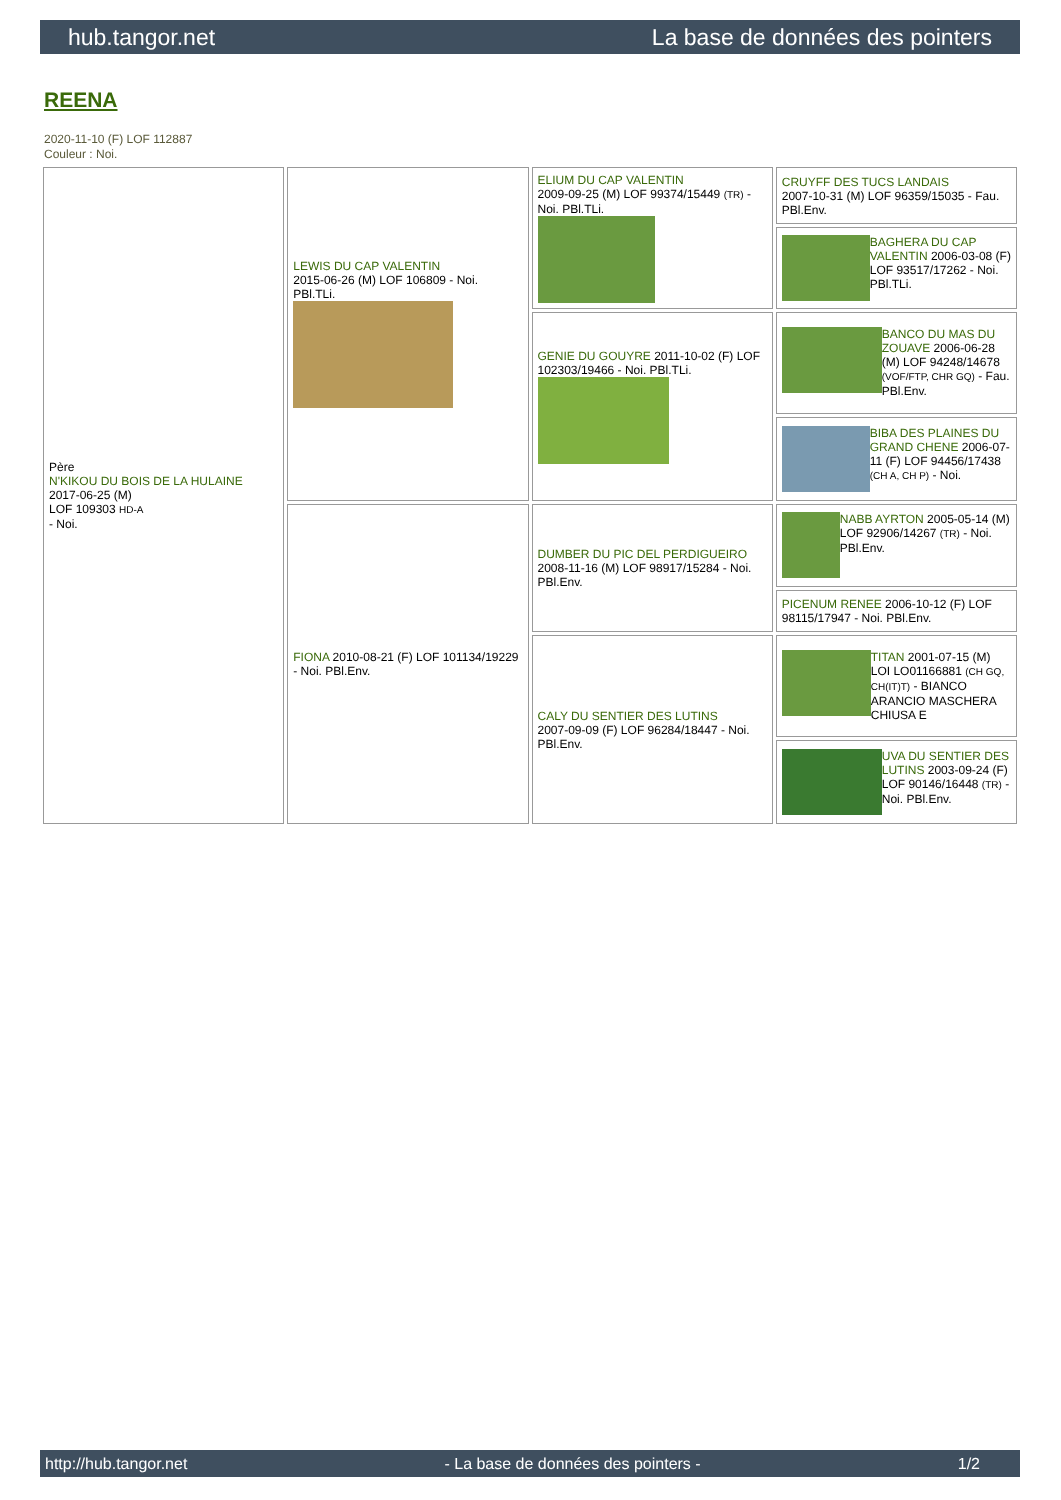hub.tangor.net La base de données des pointers
REENA
2020-11-10 (F) LOF 112887
Couleur : Noi.
| Père N'KIKOU DU BOIS DE LA HULAINE 2017-06-25 (M) LOF 109303 HD-A - Noi. | LEWIS DU CAP VALENTIN 2015-06-26 (M) LOF 106809 - Noi. PBl.TLi. | ELIUM DU CAP VALENTIN 2009-09-25 (M) LOF 99374/15449 (TR) - Noi. PBl.TLi. | CRUYFF DES TUCS LANDAIS 2007-10-31 (M) LOF 96359/15035 - Fau. PBl.Env. |
| | | | BAGHERA DU CAP VALENTIN 2006-03-08 (F) LOF 93517/17262 - Noi. PBl.TLi. |
| | | GENIE DU GOUYRE 2011-10-02 (F) LOF 102303/19466 - Noi. PBl.TLi. | BANCO DU MAS DU ZOUAVE 2006-06-28 (M) LOF 94248/14678 (VOF/FTP, CHR GQ) - Fau. PBl.Env. |
| | | | BIBA DES PLAINES DU GRAND CHENE 2006-07-11 (F) LOF 94456/17438 (CH A, CH P) - Noi. |
| | FIONA 2010-08-21 (F) LOF 101134/19229 - Noi. PBl.Env. | DUMBER DU PIC DEL PERDIGUEIRO 2008-11-16 (M) LOF 98917/15284 - Noi. PBl.Env. | NABB AYRTON 2005-05-14 (M) LOF 92906/14267 (TR) - Noi. PBl.Env. |
| | | | PICENUM RENEE 2006-10-12 (F) LOF 98115/17947 - Noi. PBl.Env. |
| | | CALY DU SENTIER DES LUTINS 2007-09-09 (F) LOF 96284/18447 - Noi. PBl.Env. | TITAN 2001-07-15 (M) LOI LO01166881 (CH GQ, CH(IT)T) - BIANCO ARANCIO MASCHERA CHIUSA E |
| | | | UVA DU SENTIER DES LUTINS 2003-09-24 (F) LOF 90146/16448 (TR) - Noi. PBl.Env. |
http://hub.tangor.net - La base de données des pointers - 1/2